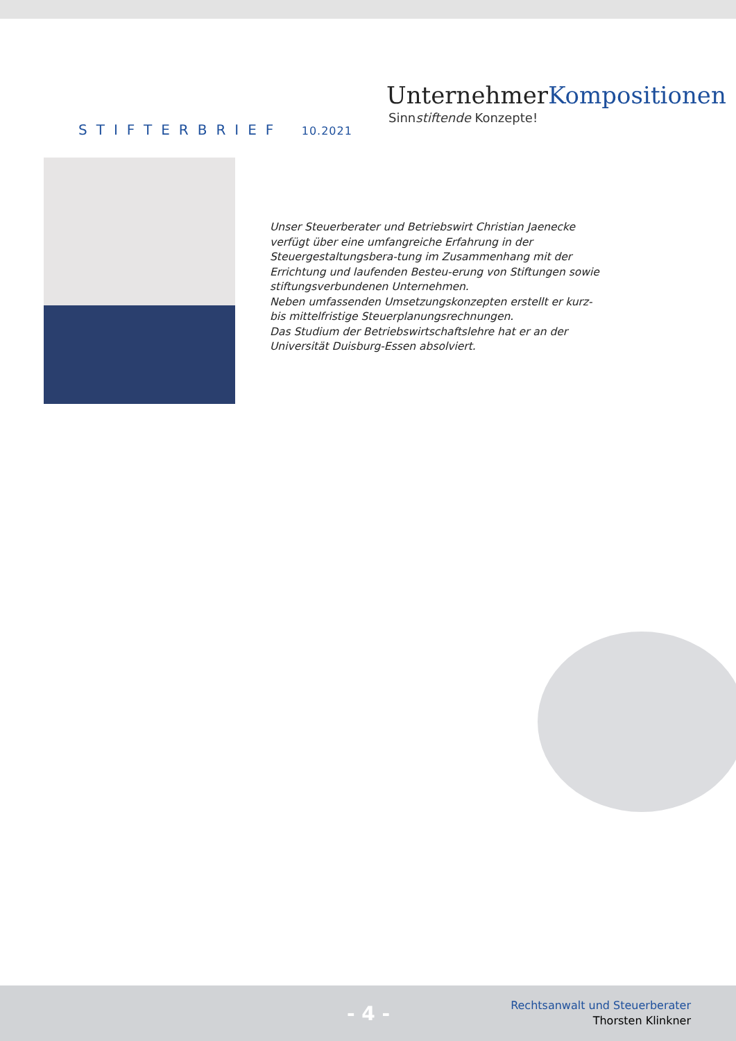STIFTERBRIEF 10.2021
UnternehmerKompositionen
Sinnstiftende Konzepte!
Unser Steuerberater und Betriebswirt Christian Jaenecke verfügt über eine umfangreiche Erfahrung in der Steuergestaltungsbera-tung im Zusammenhang mit der Errichtung und laufenden Besteu-erung von Stiftungen sowie stiftungsverbundenen Unternehmen.
Neben umfassenden Umsetzungskonzepten erstellt er kurz- bis mittelfristige Steuerplanungsrechnungen.
Das Studium der Betriebswirtschaftslehre hat er an der Universität Duisburg-Essen absolviert.
- 4 -
Rechtsanwalt und Steuerberater
Thorsten Klinkner